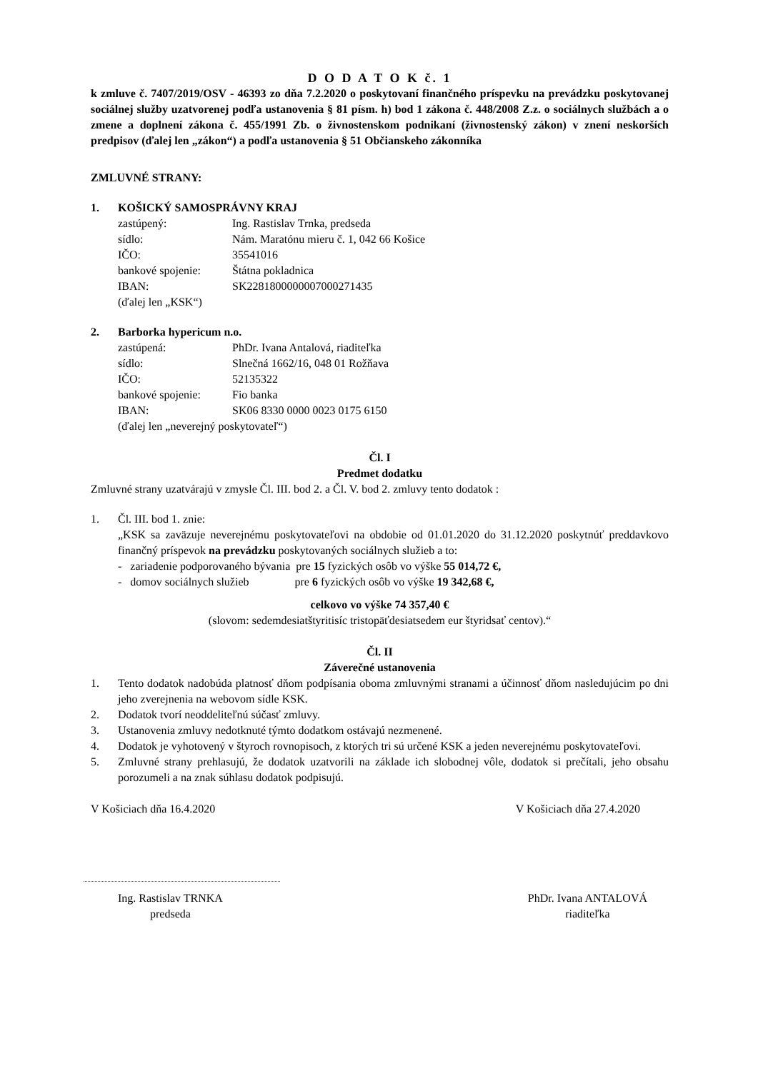D O D A T O K č. 1
k zmluve č. 7407/2019/OSV - 46393 zo dňa 7.2.2020 o poskytovaní finančného príspevku na prevádzku poskytovanej sociálnej služby uzatvorenej podľa ustanovenia § 81 písm. h) bod 1 zákona č. 448/2008 Z.z. o sociálnych službách a o zmene a doplnení zákona č. 455/1991 Zb. o živnostenskom podnikaní (živnostenský zákon) v znení neskorších predpisov (ďalej len „zákon“) a podľa ustanovenia § 51 Občianskeho zákonníka
ZMLUVNÉ STRANY:
1. KOŠICKÝ SAMOSPRÁVNY KRAJ
zastúpený: Ing. Rastislav Trnka, predseda
sídlo: Nám. Maratónu mieru č. 1, 042 66 Košice
IČO: 35541016
bankové spojenie: Štátna pokladnica
IBAN: SK2281800000007000271435
(ďalej len „KSK“)
2. Barborka hypericum n.o.
zastúpená: PhDr. Ivana Antalová, riaditeľka
sídlo: Slnečná 1662/16, 048 01 Rožňava
IČO: 52135322
bankové spojenie: Fio banka
IBAN: SK06 8330 0000 0023 0175 6150
(ďalej len „neverejný poskytovateľ“)
Čl. I
Predmet dodatku
Zmluvné strany uzatvárajú v zmysle Čl. III. bod 2. a Čl. V. bod 2. zmluvy tento dodatok :
1. Čl. III. bod 1. znie:
„KSK sa zaväzuje neverejnému poskytovateľovi na obdobie od 01.01.2020 do 31.12.2020 poskytnúť preddavkovo finančný príspevok na prevádzku poskytovaných sociálnych služieb a to:
- zariadenie podporovaného bývania pre 15 fyzických osôb vo výške 55 014,72 €,
- domov sociálnych služieb pre 6 fyzických osôb vo výške 19 342,68 €,
celkovo vo výške 74 357,40 €
(slovom: sedemdesiatštyritisíc tristopäťdesiatsedem eur štyridsať centov).“
Čl. II
Záverečné ustanovenia
1. Tento dodatok nadobúda platnosť dňom podpísania oboma zmluvnými stranami a účinnosť dňom nasledujúcim po dni jeho zverejnenia na webovom sídle KSK.
2. Dodatok tvorí neoddeliteľnú súčasť zmluvy.
3. Ustanovenia zmluvy nedotknuté týmto dodatkom ostávajú nezmenené.
4. Dodatok je vyhotovený v štyroch rovnopisoch, z ktorých tri sú určené KSK a jeden neverejnému poskytovateľovi.
5. Zmluvné strany prehlasujú, že dodatok uzatvorili na základe ich slobodnej vôle, dodatok si prečítali, jeho obsahu porozumeli a na znak súhlasu dodatok podpisujú.
V Košiciach dňa 16.4.2020 V Košiciach dňa 27.4.2020
Ing. Rastislav TRNKA
predseda PhDr. Ivana ANTALOVÁ
riaditeľka